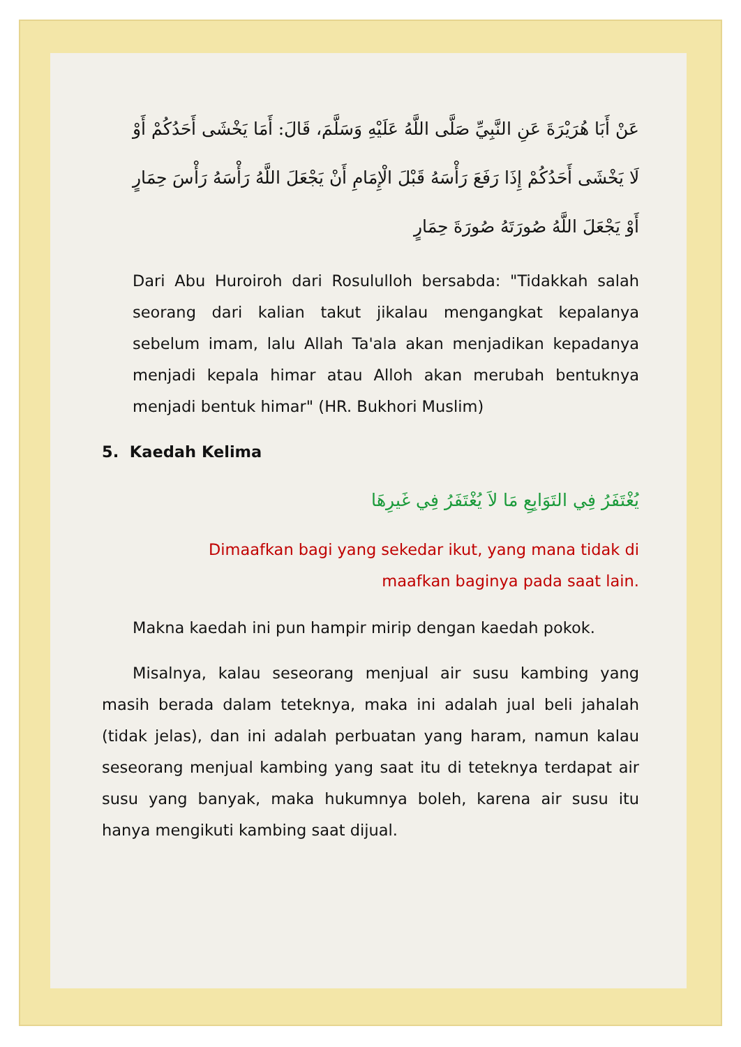عَنْ أَبَا هُرَيْرَةَ عَنِ النَّبِيِّ صَلَّى اللَّهُ عَلَيْهِ وَسَلَّمَ، قَالَ: أَمَا يَخْشَى أَحَدُكُمْ أَوْ لَا يَخْشَى أَحَدُكُمْ إِذَا رَفَعَ رَأْسَهُ قَبْلَ الْإِمَامِ أَنْ يَجْعَلَ اللَّهُ رَأْسَهُ رَأْسَ حِمَارٍ أَوْ يَجْعَلَ اللَّهُ صُورَتَهُ صُورَةَ حِمَارٍ
Dari Abu Huroiroh dari Rosululloh bersabda: "Tidakkah salah seorang dari kalian takut jikalau mengangkat kepalanya sebelum imam, lalu Allah Ta'ala akan menjadikan kepadanya menjadi kepala himar atau Alloh akan merubah bentuknya menjadi bentuk himar" (HR. Bukhori Muslim)
5. Kaedah Kelima
يُغْتَفَرُ فِي التَوَابِعِ مَا لاَ يُغْتَفَرُ فِي غَيرِهَا
Dimaafkan bagi yang sekedar ikut, yang mana tidak di
maafkan baginya pada saat lain.
Makna kaedah ini pun hampir mirip dengan kaedah pokok.
Misalnya, kalau seseorang menjual air susu kambing yang masih berada dalam teteknya, maka ini adalah jual beli jahalah (tidak jelas), dan ini adalah perbuatan yang haram, namun kalau seseorang menjual kambing yang saat itu di teteknya terdapat air susu yang banyak, maka hukumnya boleh, karena air susu itu hanya mengikuti kambing saat dijual.